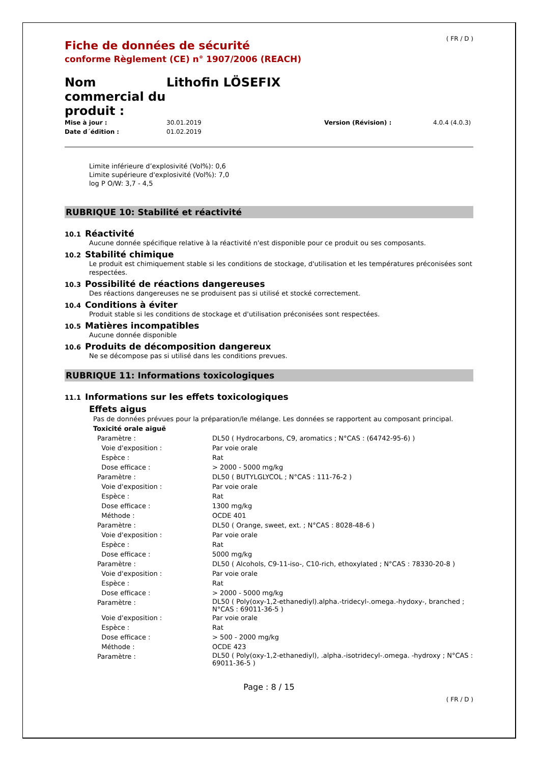( FR / D )
Fiche de données de sécurité
conforme Règlement (CE) n° 1907/2006 (REACH)
Nom commercial du produit :
Lithofin LÖSEFIX
Mise à jour : 30.01.2019 Version (Révision) : 4.0.4 (4.0.3) Date d´édition : 01.02.2019
Limite inférieure d’explosivité (Vol%): 0,6
Limite supérieure d'explosivité (Vol%): 7,0
log P O/W: 3,7 - 4,5
RUBRIQUE 10: Stabilité et réactivité
10.1 Réactivité
Aucune donnée spécifique relative à la réactivité n'est disponible pour ce produit ou ses composants.
10.2 Stabilité chimique
Le produit est chimiquement stable si les conditions de stockage, d'utilisation et les températures préconisées sont respectées.
10.3 Possibilité de réactions dangereuses
Des réactions dangereuses ne se produisent pas si utilisé et stocké correctement.
10.4 Conditions à éviter
Produit stable si les conditions de stockage et d'utilisation préconisées sont respectées.
10.5 Matières incompatibles
Aucune donnée disponible
10.6 Produits de décomposition dangereux
Ne se décompose pas si utilisé dans les conditions prevues.
RUBRIQUE 11: Informations toxicologiques
11.1 Informations sur les effets toxicologiques
Effets aigus
Pas de données prévues pour la préparation/le mélange. Les données se rapportent au composant principal.
Toxicité orale aiguë
| Paramètre : | DL50 ( Hydrocarbons, C9, aromatics ; N°CAS : (64742-95-6) ) |
| Voie d'exposition : | Par voie orale |
| Espèce : | Rat |
| Dose efficace : | > 2000 - 5000 mg/kg |
| Paramètre : | DL50 ( BUTYLGLYCOL ; N°CAS : 111-76-2 ) |
| Voie d'exposition : | Par voie orale |
| Espèce : | Rat |
| Dose efficace : | 1300 mg/kg |
| Méthode : | OCDE 401 |
| Paramètre : | DL50 ( Orange, sweet, ext. ; N°CAS : 8028-48-6 ) |
| Voie d'exposition : | Par voie orale |
| Espèce : | Rat |
| Dose efficace : | 5000 mg/kg |
| Paramètre : | DL50 ( Alcohols, C9-11-iso-, C10-rich, ethoxylated ; N°CAS : 78330-20-8 ) |
| Voie d'exposition : | Par voie orale |
| Espèce : | Rat |
| Dose efficace : | > 2000 - 5000 mg/kg |
| Paramètre : | DL50 ( Poly(oxy-1,2-ethanediyl).alpha.-tridecyl-.omega.-hydoxy-, branched ; N°CAS : 69011-36-5 ) |
| Voie d'exposition : | Par voie orale |
| Espèce : | Rat |
| Dose efficace : | > 500 - 2000 mg/kg |
| Méthode : | OCDE 423 |
| Paramètre : | DL50 ( Poly(oxy-1,2-ethanediyl), .alpha.-isotridecyl-.omega. -hydroxy ; N°CAS : 69011-36-5 ) |
Page : 8 / 15
( FR / D )